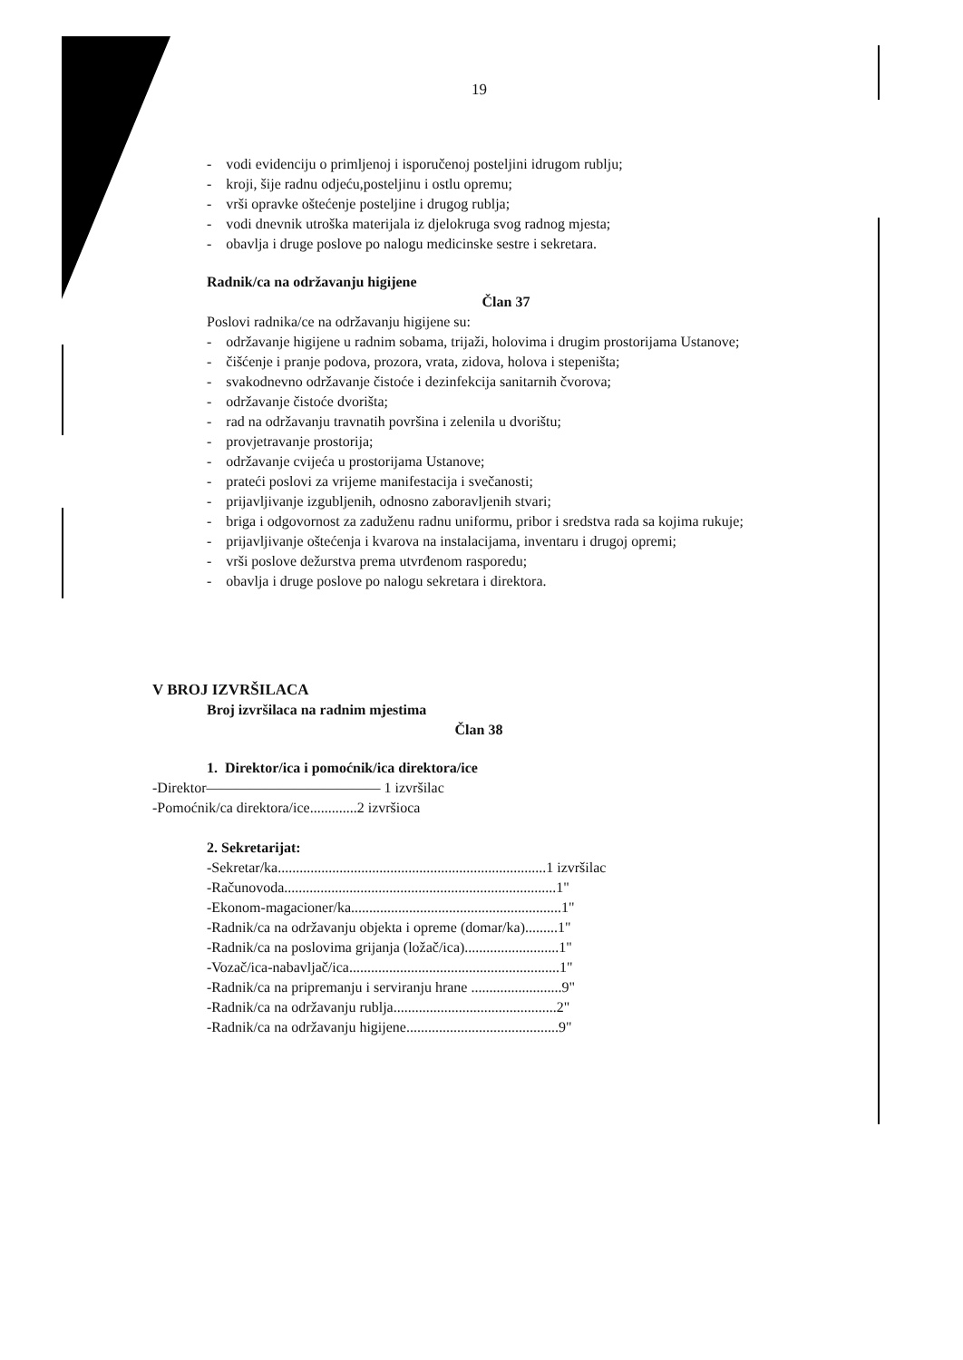19
- vodi evidenciju o primljenoj i isporučenoj posteljini idrugom rublju;
- kroji, šije radnu odjeću,posteljinu i ostlu opremu;
- vrši opravke oštećenje posteljine i drugog rublja;
- vodi dnevnik utroška materijala iz djelokruga svog radnog mjesta;
- obavlja i druge poslove po nalogu medicinske sestre i sekretara.
Radnik/ca na održavanju higijene
Član 37
Poslovi radnika/ce na održavanju higijene su:
- održavanje higijene u radnim sobama, trijaži, holovima i drugim prostorijama Ustanove;
- čišćenje i pranje podova, prozora, vrata, zidova, holova i stepeništa;
- svakodnevno održavanje čistoće i dezinfekcija sanitarnih čvorova;
- održavanje čistoće dvorišta;
- rad na održavanju travnatih površina i zelenila u dvorištu;
- provjetravanje prostorija;
- održavanje cvijeća u prostorijama Ustanove;
- prateći poslovi za vrijeme manifestacija i svečanosti;
- prijavljivanje izgubljenih, odnosno zaboravljenih stvari;
- briga i odgovornost za zaduženu radnu uniformu, pribor i sredstva rada sa kojima rukuje;
- prijavljivanje oštećenja i kvarova na instalacijama, inventaru i drugoj opremi;
- vrši poslove dežurstva prema utvrđenom rasporedu;
- obavlja i druge poslove po nalogu sekretara i direktora.
V BROJ IZVRŠILACA
Broj izvršilaca na radnim mjestima
Član 38
1. Direktor/ica i pomoćnik/ica direktora/ice
-Direktor———————————— 1 izvršilac
-Pomoćnik/ca direktora/ice.............2 izvršioca
2. Sekretarijat:
-Sekretar/ka..........................................................................1 izvršilac
-Računovoda...........................................................................1"
-Ekonom-magacioner/ka..........................................................1"
-Radnik/ca na održavanju objekta i opreme (domar/ka).........1"
-Radnik/ca na poslovima grijanja (ložač/ica)..........................1"
-Vozač/ica-nabavljač/ica..........................................................1"
-Radnik/ca na pripremanju i serviranju hrane .........................9"
-Radnik/ca na održavanju rublja.............................................2"
-Radnik/ca na održavanju higijene..........................................9"